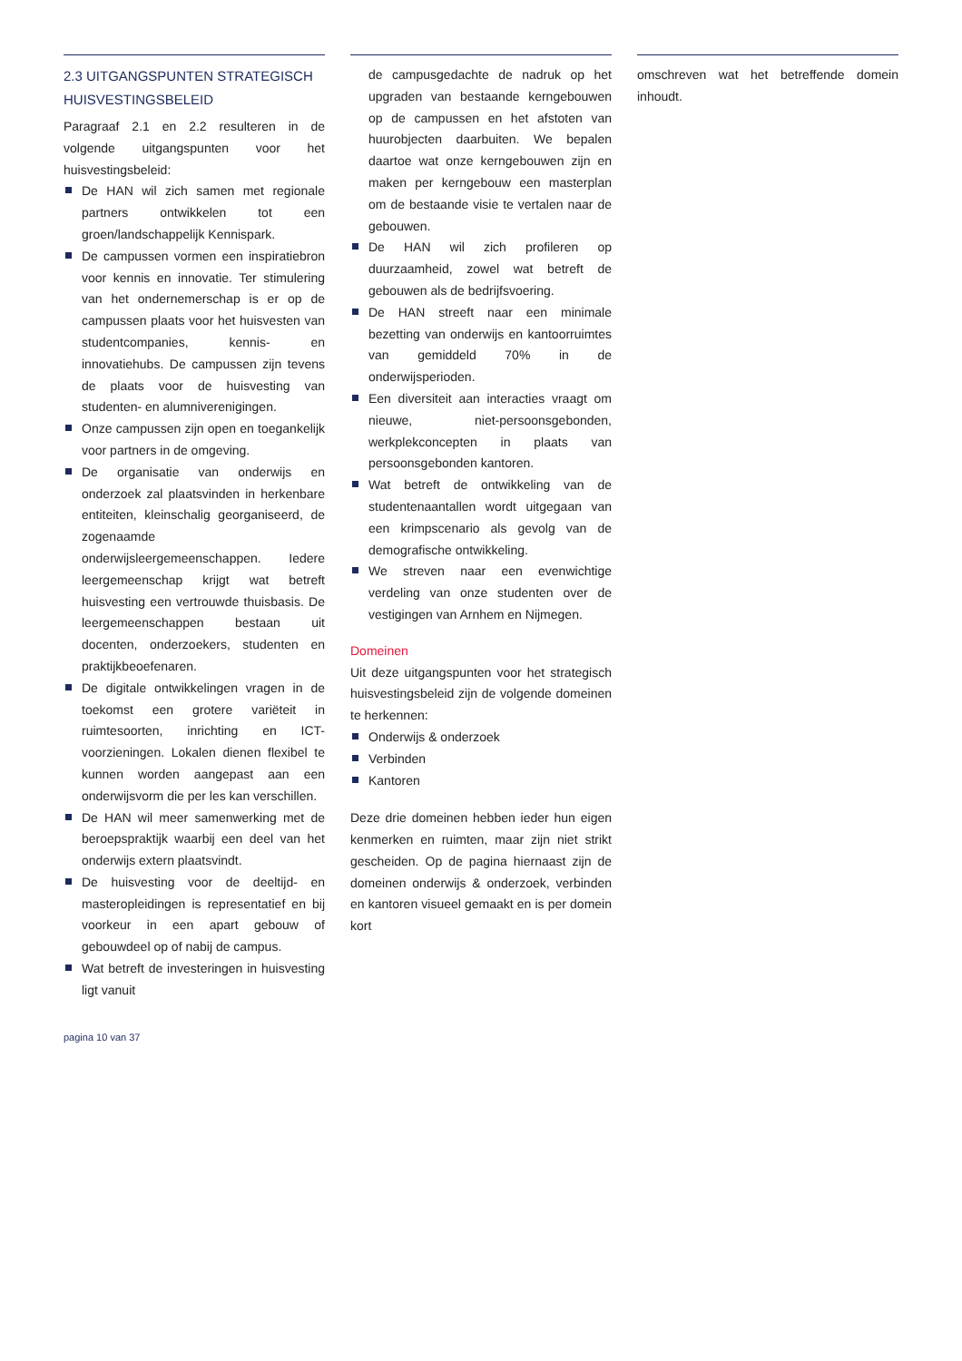2.3 UITGANGSPUNTEN STRATEGISCH HUISVESTINGSBELEID
Paragraaf 2.1 en 2.2 resulteren in de volgende uitgangspunten voor het huisvestingsbeleid:
De HAN wil zich samen met regionale partners ontwikkelen tot een groen/landschappelijk Kennispark.
De campussen vormen een inspiratiebron voor kennis en innovatie. Ter stimulering van het ondernemerschap is er op de campussen plaats voor het huisvesten van studentcompanies, kennis- en innovatiehubs. De campussen zijn tevens de plaats voor de huisvesting van studenten- en alumniverenigingen.
Onze campussen zijn open en toegankelijk voor partners in de omgeving.
De organisatie van onderwijs en onderzoek zal plaatsvinden in herkenbare entiteiten, kleinschalig georganiseerd, de zogenaamde onderwijsleergemeenschappen. Iedere leergemeenschap krijgt wat betreft huisvesting een vertrouwde thuisbasis. De leergemeenschappen bestaan uit docenten, onderzoekers, studenten en praktijkbeoefenaren.
De digitale ontwikkelingen vragen in de toekomst een grotere variëteit in ruimtesoorten, inrichting en ICT-voorzieningen. Lokalen dienen flexibel te kunnen worden aangepast aan een onderwijsvorm die per les kan verschillen.
De HAN wil meer samenwerking met de beroepspraktijk waarbij een deel van het onderwijs extern plaatsvindt.
De huisvesting voor de deeltijd- en masteropleidingen is representatief en bij voorkeur in een apart gebouw of gebouwdeel op of nabij de campus.
Wat betreft de investeringen in huisvesting ligt vanuit
de campusgedachte de nadruk op het upgraden van bestaande kerngebouwen op de campussen en het afstoten van huurobjecten daarbuiten. We bepalen daartoe wat onze kerngebouwen zijn en maken per kerngebouw een masterplan om de bestaande visie te vertalen naar de gebouwen.
De HAN wil zich profileren op duurzaamheid, zowel wat betreft de gebouwen als de bedrijfsvoering.
De HAN streeft naar een minimale bezetting van onderwijs en kantoorruimtes van gemiddeld 70% in de onderwijsperioden.
Een diversiteit aan interacties vraagt om nieuwe, niet-persoonsgebonden, werkplekconcepten in plaats van persoonsgebonden kantoren.
Wat betreft de ontwikkeling van de studentenaantallen wordt uitgegaan van een krimpscenario als gevolg van de demografische ontwikkeling.
We streven naar een evenwichtige verdeling van onze studenten over de vestigingen van Arnhem en Nijmegen.
Domeinen
Uit deze uitgangspunten voor het strategisch huisvestingsbeleid zijn de volgende domeinen te herkennen:
Onderwijs & onderzoek
Verbinden
Kantoren
Deze drie domeinen hebben ieder hun eigen kenmerken en ruimten, maar zijn niet strikt gescheiden. Op de pagina hiernaast zijn de domeinen onderwijs & onderzoek, verbinden en kantoren visueel gemaakt en is per domein kort
omschreven wat het betreffende domein inhoudt.
pagina 10 van 37